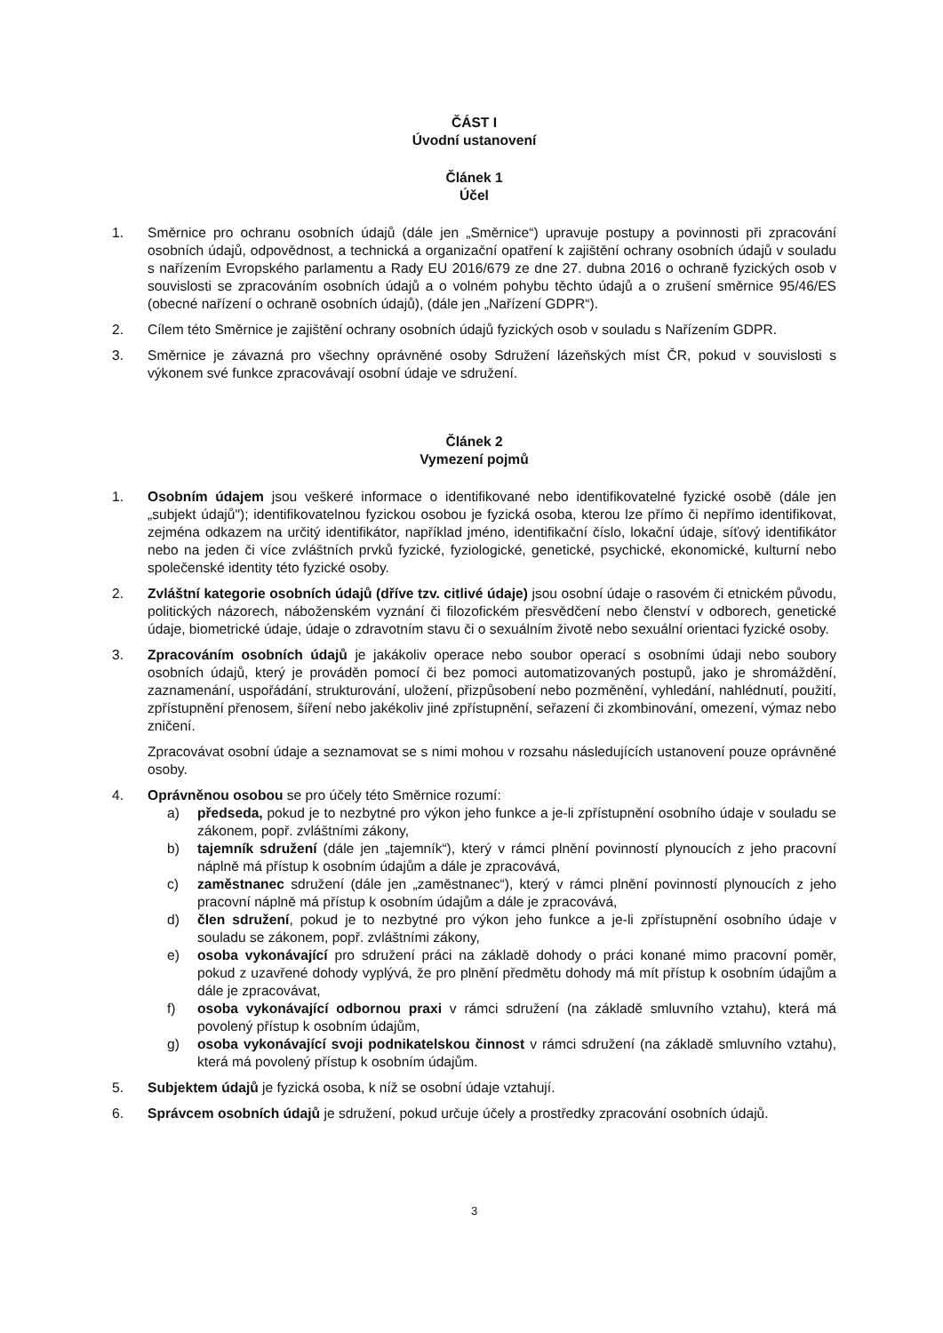ČÁST I
Úvodní ustanovení
Článek 1
Účel
1. Směrnice pro ochranu osobních údajů (dále jen „Směrnice“) upravuje postupy a povinnosti při zpracování osobních údajů, odpovědnost, a technická a organizační opatření k zajištění ochrany osobních údajů v souladu s nařízením Evropského parlamentu a Rady EU 2016/679 ze dne 27. dubna 2016 o ochraně fyzických osob v souvislosti se zpracováním osobních údajů a o volném pohybu těchto údajů a o zrušení směrnice 95/46/ES (obecné nařízení o ochraně osobních údajů), (dále jen „Nařízení GDPR“).
2. Cílem této Směrnice je zajištění ochrany osobních údajů fyzických osob v souladu s Nařízením GDPR.
3. Směrnice je závazná pro všechny oprávněné osoby Sdružení lázeňských míst ČR, pokud v souvislosti s výkonem své funkce zpracovávají osobní údaje ve sdružení.
Článek 2
Vymezení pojmů
1. Osobním údajem jsou veškeré informace o identifikované nebo identifikovatelné fyzické osobě (dále jen „subjekt údajů"); identifikovatelnou fyzickou osobou je fyzická osoba, kterou lze přímo či nepřímo identifikovat, zejména odkazem na určitý identifikátor, například jméno, identifikační číslo, lokační údaje, síťový identifikátor nebo na jeden či více zvláštních prvků fyzické, fyziologické, genetické, psychické, ekonomické, kulturní nebo společenské identity této fyzické osoby.
2. Zvláštní kategorie osobních údajů (dříve tzv. citlivé údaje) jsou osobní údaje o rasovém či etnickém původu, politických názorech, náboženském vyznání či filozofickém přesvědčení nebo členství v odborech, genetické údaje, biometrické údaje, údaje o zdravotním stavu či o sexuálním životě nebo sexuální orientaci fyzické osoby.
3. Zpracováním osobních údajů je jakákoliv operace nebo soubor operací s osobními údaji nebo soubory osobních údajů, který je prováděn pomocí či bez pomoci automatizovaných postupů, jako je shromáždění, zaznamenání, uspořádání, strukturování, uložení, přizpůsobení nebo pozměnění, vyhledání, nahlédnutí, použití, zpřístupnění přenosem, šíření nebo jakékoliv jiné zpřístupnění, seřazení či zkombinování, omezení, výmaz nebo zničení.
Zpracovávat osobní údaje a seznamovat se s nimi mohou v rozsahu následujících ustanovení pouze oprávněné osoby.
4. Oprávněnou osobou se pro účely této Směrnice rozumí:
a) předseda, pokud je to nezbytné pro výkon jeho funkce a je-li zpřístupnění osobního údaje v souladu se zákonem, popř. zvláštními zákony,
b) tajemník sdružení (dále jen „tajemník“), který v rámci plnění povinností plynoucích z jeho pracovní náplně má přístup k osobním údajům a dále je zpracovává,
c) zaměstnanec sdružení (dále jen „zaměstnanec“), který v rámci plnění povinností plynoucích z jeho pracovní náplně má přístup k osobním údajům a dále je zpracovává,
d) člen sdružení, pokud je to nezbytné pro výkon jeho funkce a je-li zpřístupnění osobního údaje v souladu se zákonem, popř. zvláštními zákony,
e) osoba vykonávající pro sdružení práci na základě dohody o práci konané mimo pracovní poměr, pokud z uzavřené dohody vyplývá, že pro plnění předmětu dohody má mít přístup k osobním údajům a dále je zpracovávat,
f) osoba vykonávající odbornou praxi v rámci sdružení (na základě smluvního vztahu), která má povolený přístup k osobním údajům,
g) osoba vykonávající svoji podnikatelskou činnost v rámci sdružení (na základě smluvního vztahu), která má povolený přístup k osobním údajům.
5. Subjektem údajů je fyzická osoba, k níž se osobní údaje vztahují.
6. Správcem osobních údajů je sdružení, pokud určuje účely a prostředky zpracování osobních údajů.
3